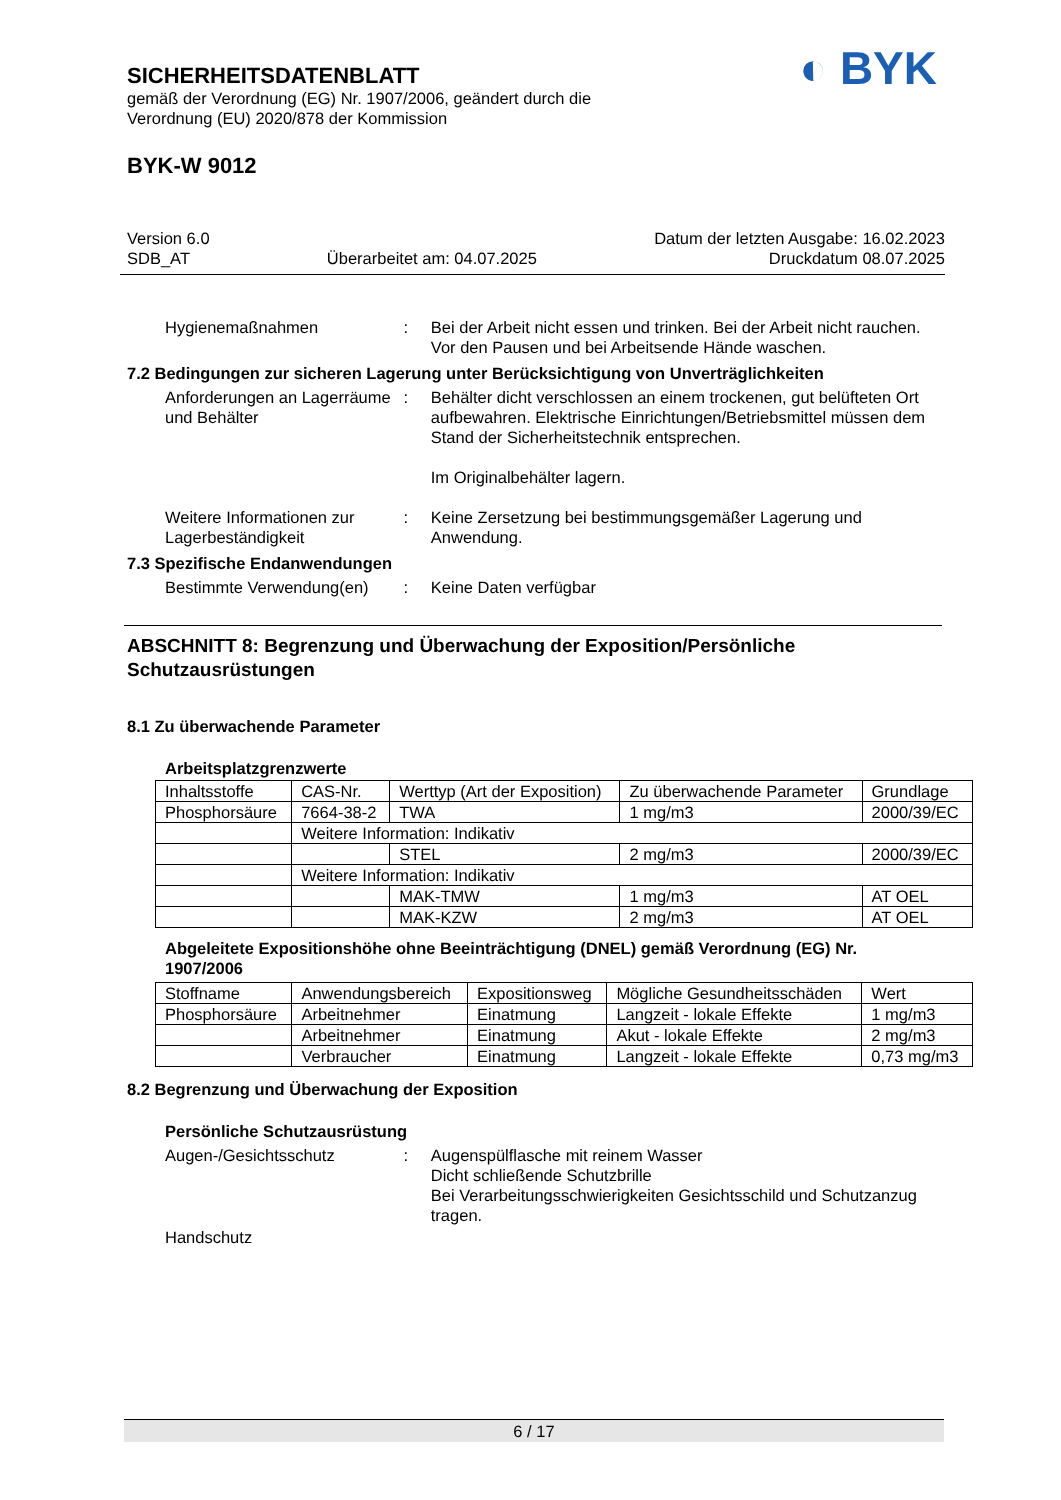SICHERHEITSDATENBLATT
gemäß der Verordnung (EG) Nr. 1907/2006, geändert durch die
Verordnung (EU) 2020/878 der Kommission
◐ BYK
BYK-W 9012
Version 6.0
SDB_AT
Überarbeitet am: 04.07.2025 Datum der letzten Ausgabe: 16.02.2023
Druckdatum 08.07.2025
Hygienemaßnahmen : Bei der Arbeit nicht essen und trinken. Bei der Arbeit nicht rauchen. Vor den Pausen und bei Arbeitsende Hände waschen.
7.2 Bedingungen zur sicheren Lagerung unter Berücksichtigung von Unverträglichkeiten
Anforderungen an Lagerräume und Behälter
: Behälter dicht verschlossen an einem trockenen, gut belüfteten Ort aufbewahren. Elektrische Einrichtungen/Betriebsmittel müssen dem Stand der Sicherheitstechnik entsprechen.
Im Originalbehälter lagern.
Weitere Informationen zur Lagerbeständigkeit
: Keine Zersetzung bei bestimmungsgemäßer Lagerung und Anwendung.
7.3 Spezifische Endanwendungen
Bestimmte Verwendung(en) : Keine Daten verfügbar
ABSCHNITT 8: Begrenzung und Überwachung der Exposition/Persönliche Schutzausrüstungen
8.1 Zu überwachende Parameter
Arbeitsplatzgrenzwerte
| Inhaltsstoffe | CAS-Nr. | Werttyp (Art der Exposition) | Zu überwachende Parameter | Grundlage |
| Phosphorsäure | 7664-38-2 | TWA | 1 mg/m3 | 2000/39/EC |
| | Weitere Information: Indikativ | | | |
| | | STEL | 2 mg/m3 | 2000/39/EC |
| | Weitere Information: Indikativ | | | |
| | | MAK-TMW | 1 mg/m3 | AT OEL |
| | | MAK-KZW | 2 mg/m3 | AT OEL |
Abgeleitete Expositionshöhe ohne Beeinträchtigung (DNEL) gemäß Verordnung (EG) Nr. 1907/2006
| Stoffname | Anwendungsbereich | Expositionsweg | Mögliche Gesundheitsschäden | Wert |
| Phosphorsäure | Arbeitnehmer | Einatmung | Langzeit - lokale Effekte | 1 mg/m3 |
| | Arbeitnehmer | Einatmung | Akut - lokale Effekte | 2 mg/m3 |
| | Verbraucher | Einatmung | Langzeit - lokale Effekte | 0,73 mg/m3 |
8.2 Begrenzung und Überwachung der Exposition
Persönliche Schutzausrüstung
Augen-/Gesichtsschutz : Augenspülflasche mit reinem Wasser
Dicht schließende Schutzbrille
Bei Verarbeitungsschwierigkeiten Gesichtsschild und Schutzanzug tragen.
Handschutz
6 / 17